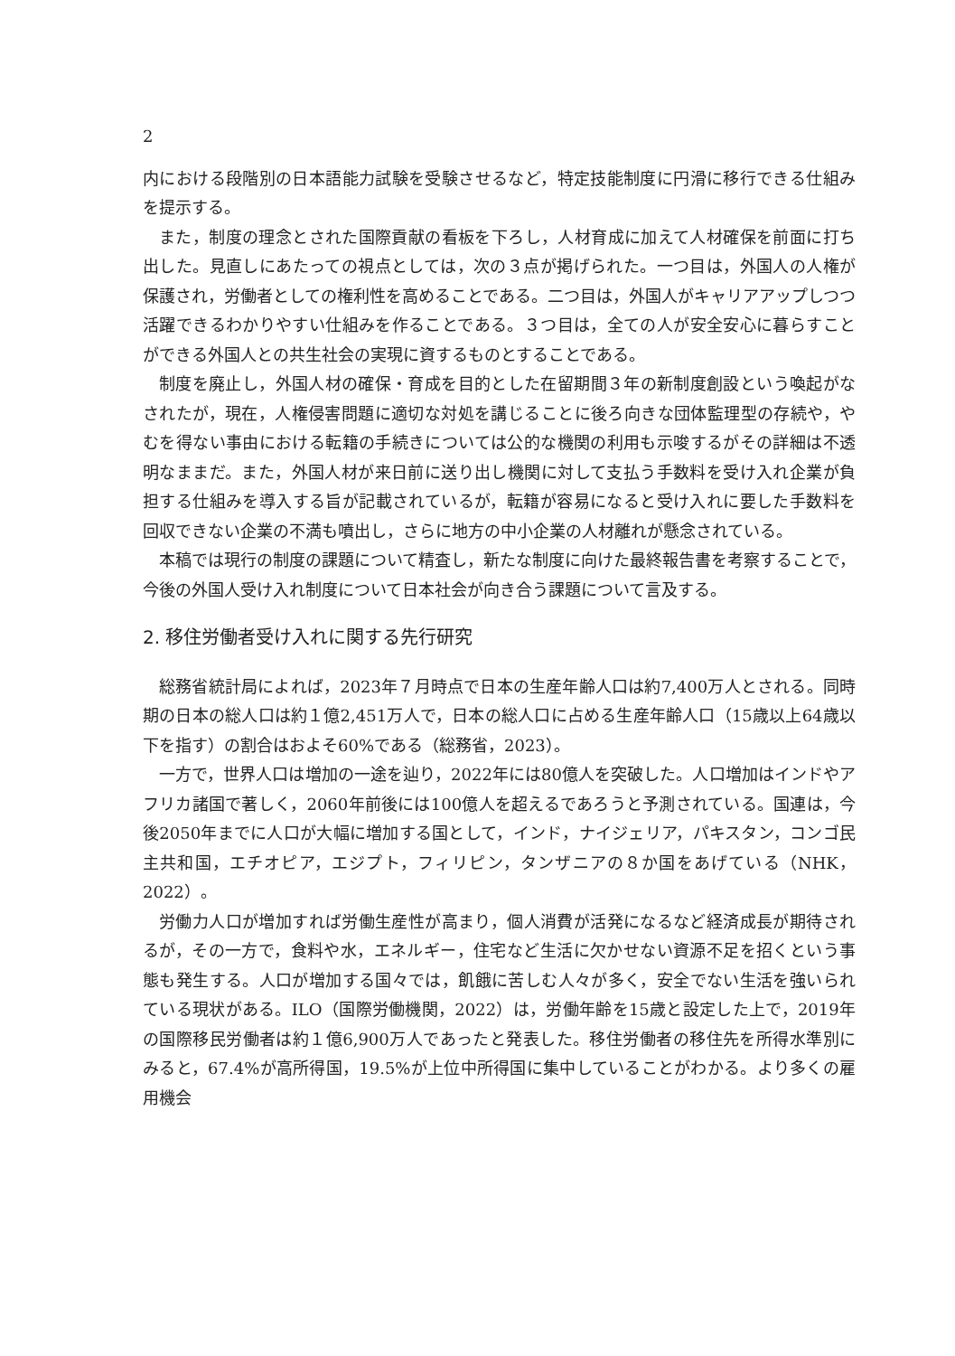2
内における段階別の日本語能力試験を受験させるなど，特定技能制度に円滑に移行できる仕組みを提示する。
また，制度の理念とされた国際貢献の看板を下ろし，人材育成に加えて人材確保を前面に打ち出した。見直しにあたっての視点としては，次の３点が掲げられた。一つ目は，外国人の人権が保護され，労働者としての権利性を高めることである。二つ目は，外国人がキャリアアップしつつ活躍できるわかりやすい仕組みを作ることである。３つ目は，全ての人が安全安心に暮らすことができる外国人との共生社会の実現に資するものとすることである。
制度を廃止し，外国人材の確保・育成を目的とした在留期間３年の新制度創設という喚起がなされたが，現在，人権侵害問題に適切な対処を講じることに後ろ向きな団体監理型の存続や，やむを得ない事由における転籍の手続きについては公的な機関の利用も示唆するがその詳細は不透明なままだ。また，外国人材が来日前に送り出し機関に対して支払う手数料を受け入れ企業が負担する仕組みを導入する旨が記載されているが，転籍が容易になると受け入れに要した手数料を回収できない企業の不満も噴出し，さらに地方の中小企業の人材離れが懸念されている。
本稿では現行の制度の課題について精査し，新たな制度に向けた最終報告書を考察することで，今後の外国人受け入れ制度について日本社会が向き合う課題について言及する。
2. 移住労働者受け入れに関する先行研究
総務省統計局によれば，2023年７月時点で日本の生産年齢人口は約7,400万人とされる。同時期の日本の総人口は約１億2,451万人で，日本の総人口に占める生産年齢人口（15歳以上64歳以下を指す）の割合はおよそ60%である（総務省，2023）。
一方で，世界人口は増加の一途を辿り，2022年には80億人を突破した。人口増加はインドやアフリカ諸国で著しく，2060年前後には100億人を超えるであろうと予測されている。国連は，今後2050年までに人口が大幅に増加する国として，インド，ナイジェリア，パキスタン，コンゴ民主共和国，エチオピア，エジプト，フィリピン，タンザニアの８か国をあげている（NHK，2022）。
労働力人口が増加すれば労働生産性が高まり，個人消費が活発になるなど経済成長が期待されるが，その一方で，食料や水，エネルギー，住宅など生活に欠かせない資源不足を招くという事態も発生する。人口が増加する国々では，飢餓に苦しむ人々が多く，安全でない生活を強いられている現状がある。ILO（国際労働機関，2022）は，労働年齢を15歳と設定した上で，2019年の国際移民労働者は約１億6,900万人であったと発表した。移住労働者の移住先を所得水準別にみると，67.4%が高所得国，19.5%が上位中所得国に集中していることがわかる。より多くの雇用機会